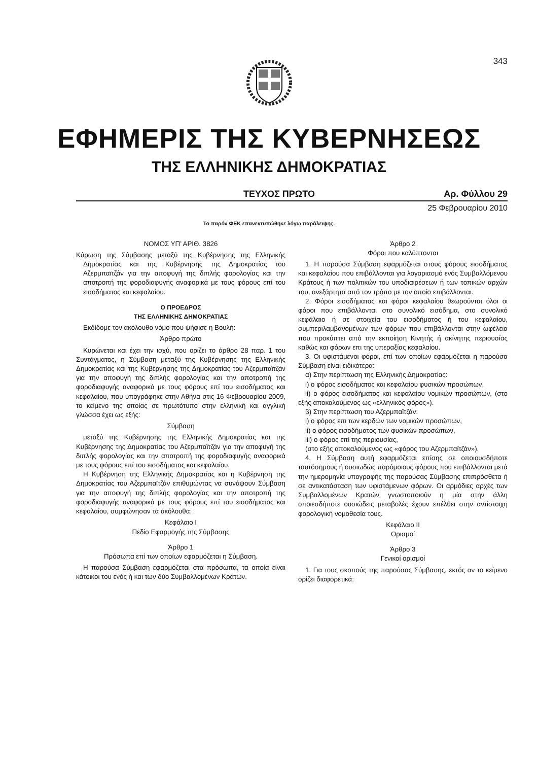343
ΕΦΗΜΕΡΙΣ ΤΗΣ ΚΥΒΕΡΝΗΣΕΩΣ
ΤΗΣ ΕΛΛΗΝΙΚΗΣ ΔΗΜΟΚΡΑΤΙΑΣ
ΤΕΥΧΟΣ ΠΡΩΤΟ Αρ. Φύλλου 29
25 Φεβρουαρίου 2010
Το παρόν ΦΕΚ επανεκτυπώθηκε λόγω παράλειψης.
ΝΟΜΟΣ ΥΠ’ ΑΡΙΘ. 3826
Κύρωση της Σύμβασης μεταξύ της Κυβέρνησης της Ελληνικής Δημοκρατίας και της Κυβέρνησης της Δημοκρατίας του Αζερμπαϊτζάν για την αποφυγή της διπλής φορολογίας και την αποτροπή της φοροδιαφυγής αναφορικά με τους φόρους επί του εισοδήματος και κεφαλαίου.
Ο ΠΡΟΕΔΡΟΣ
ΤΗΣ ΕΛΛΗΝΙΚΗΣ ΔΗΜΟΚΡΑΤΙΑΣ
Εκδίδομε τον ακόλουθο νόμο που ψήφισε η Βουλή:
Άρθρο πρώτο
Κυρώνεται και έχει την ισχύ, που ορίζει το άρθρο 28 παρ. 1 του Συντάγματος, η Σύμβαση μεταξύ της Κυβέρνησης της Ελληνικής Δημοκρατίας και της Κυβέρνησης της Δημοκρατίας του Αζερμπαϊτζάν για την αποφυγή της διπλής φορολογίας και την αποτροπή της φοροδιαφυγής αναφορικά με τους φόρους επί του εισοδήματος και κεφαλαίου, που υπογράφηκε στην Αθήνα στις 16 Φεβρουαρίου 2009, το κείμενο της οποίας σε πρωτότυπο στην ελληνική και αγγλική γλώσσα έχει ως εξής:
Σύμβαση
μεταξύ της Κυβέρνησης της Ελληνικής Δημοκρατίας και της Κυβέρνησης της Δημοκρατίας του Αζερμπαϊτζάν για την αποφυγή της διπλής φορολογίας και την αποτροπή της φοροδιαφυγής αναφορικά με τους φόρους επί του εισοδήματος και κεφαλαίου.
Η Κυβέρνηση της Ελληνικής Δημοκρατίας και η Κυβέρνηση της Δημοκρατίας του Αζερμπαϊτζάν επιθυμώντας να συνάψουν Σύμβαση για την αποφυγή της διπλής φορολογίας και την αποτροπή της φοροδιαφυγής αναφορικά με τους φόρους επί του εισοδήματος και κεφαλαίου, συμφώνησαν τα ακόλουθα:
Κεφάλαιο I
Πεδίο Εφαρμογής της Σύμβασης
Άρθρο 1
Πρόσωπα επί των οποίων εφαρμόζεται η Σύμβαση.
Η παρούσα Σύμβαση εφαρμόζεται στα πρόσωπα, τα οποία είναι κάτοικοι του ενός ή και των δύο Συμβαλλομένων Κρατών.
Άρθρο 2
Φόροι που καλύπτονται
1. Η παρούσα Σύμβαση εφαρμόζεται στους φόρους εισοδήματος και κεφαλαίου που επιβάλλονται για λογαριασμό ενός Συμβαλλόμενου Κράτους ή των πολιτικών του υποδιαιρέσεων ή των τοπικών αρχών του, ανεξάρτητα από τον τρόπο με τον οποίο επιβάλλονται.
2. Φόροι εισοδήματος και φόροι κεφαλαίου θεωρούνται όλοι οι φόροι που επιβάλλονται στο συνολικό εισόδημα, στο συνολικό κεφάλαιο ή σε στοιχεία του εισοδήματος ή του κεφαλαίου, συμπεριλαμβανομένων των φόρων που επιβάλλονται στην ωφέλεια που προκύπτει από την εκποίηση Κινητής ή ακίνητης περιουσίας καθώς και φόρων επι της υπεραξίας κεφαλαίου.
3. Οι υφιστάμενοι φόροι, επί των οποίων εφαρμόζεται η παρούσα Σύμβαση είναι ειδικότερα:
α) Στην περίπτωση της Ελληνικής Δημοκρατίας:
i) ο φόρος εισοδήματος και κεφαλαίου φυσικών προσώπων,
ii) ο φόρος εισοδήματος και κεφαλαίου νομικών προσώπων, (στο εξής αποκαλούμενος ως «ελληνικός φόρος»).
β) Στην περίπτωση του Αζερμπαϊτζάν:
i) ο φόρος επι των κερδών των νομικών προσώπων,
ii) ο φόρος εισοδήματος των φυσικών προσώπων,
iii) ο φόρος επί της περιουσίας,
(στο εξής αποκαλούμενος ως «φόρος του Αζερμπαϊτζάν»).
4. Η Σύμβαση αυτή εφαρμόζεται επίσης σε οποιουσδήποτε ταυτόσημους ή ουσιωδώς παρόμοιους φόρους που επιβάλλονται μετά την ημερομηνία υπογραφής της παρούσας Σύμβασης επιπρόσθετα ή σε αντικατάσταση των υφιστάμενων φόρων. Οι αρμόδιες αρχές των Συμβαλλομένων Κρατών γνωστοποιούν η μία στην άλλη οποιεσδήποτε ουσιώδεις μεταβολές έχουν επέλθει στην αντίστοιχη φορολογική νομοθεσία τους.
Κεφάλαιο II
Ορισμοί
Άρθρο 3
Γενικοί ορισμοί
1. Για τους σκοπούς της παρούσας Σύμβασης, εκτός αν το κείμενο ορίζει διαφορετικά: